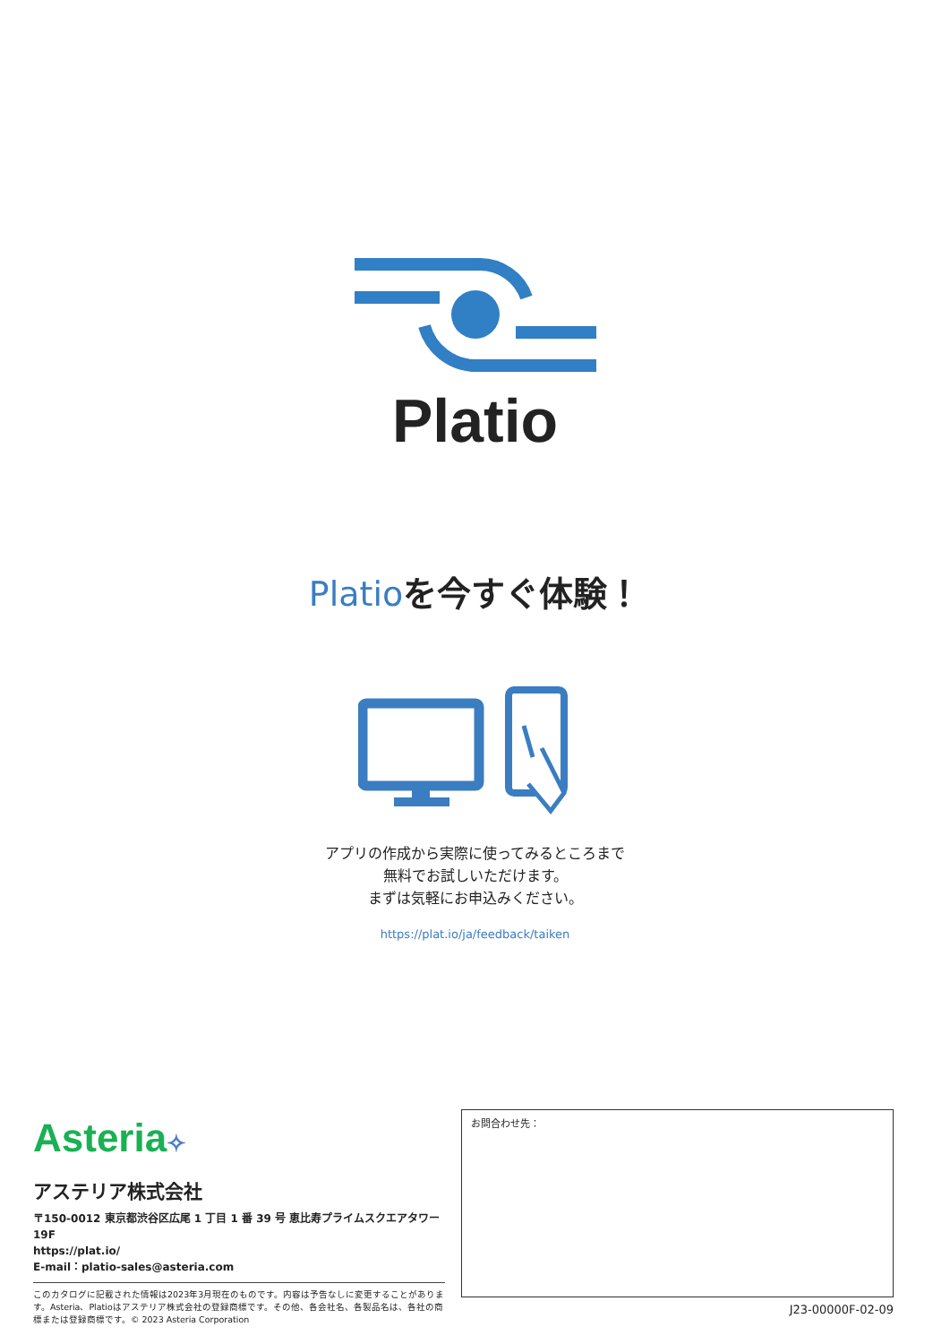Platio
Platioを今すぐ体験！
アプリの作成から実際に使ってみるところまで
無料でお試しいただけます。
まずは気軽にお申込みください。
https://plat.io/ja/feedback/taiken
Asteria✧
アステリア株式会社
〒150-0012 東京都渋谷区広尾 1 丁目 1 番 39 号 恵比寿プライムスクエアタワー 19F
https://plat.io/
E-mail：platio-sales@asteria.com
このカタログに記載された情報は2023年3月現在のものです。内容は予告なしに変更することがありま す。Asteria、Platioはアステリア株式会社の登録商標です。その他、各会社名、各製品名は、各社の商標または登録商標です。© 2023 Asteria Corporation
お問合わせ先：
J23-00000F-02-09